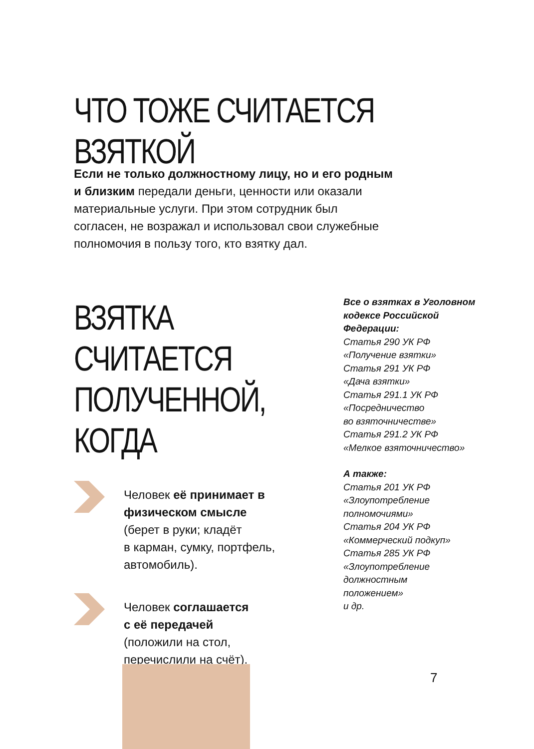ЧТО ТОЖЕ СЧИТАЕТСЯ ВЗЯТКОЙ
Если не только должностному лицу, но и его родным и близким передали деньги, ценности или оказали материальные услуги. При этом сотрудник был согласен, не возражал и использовал свои служебные полномочия в пользу того, кто взятку дал.
ВЗЯТКА СЧИТАЕТСЯ
ПОЛУЧЕННОЙ, КОГДА
Человек её принимает в физическом смысле
(берет в руки; кладёт
в карман, сумку, портфель, автомобиль).
Человек соглашается
с её передачей
(положили на стол,
перечислили на счёт).
Все о взятках в Уголовном кодексе Российской Федерации:
Статья 290 УК РФ
«Получение взятки»
Статья 291 УК РФ
«Дача взятки»
Статья 291.1 УК РФ
«Посредничество
во взяточничестве»
Статья 291.2 УК РФ
«Мелкое взяточничество»
А также:
Статья 201 УК РФ
«Злоупотребление
полномочиями»
Статья 204 УК РФ
«Коммерческий подкуп»
Статья 285 УК РФ
«Злоупотребление
должностным
положением»
и др.
7